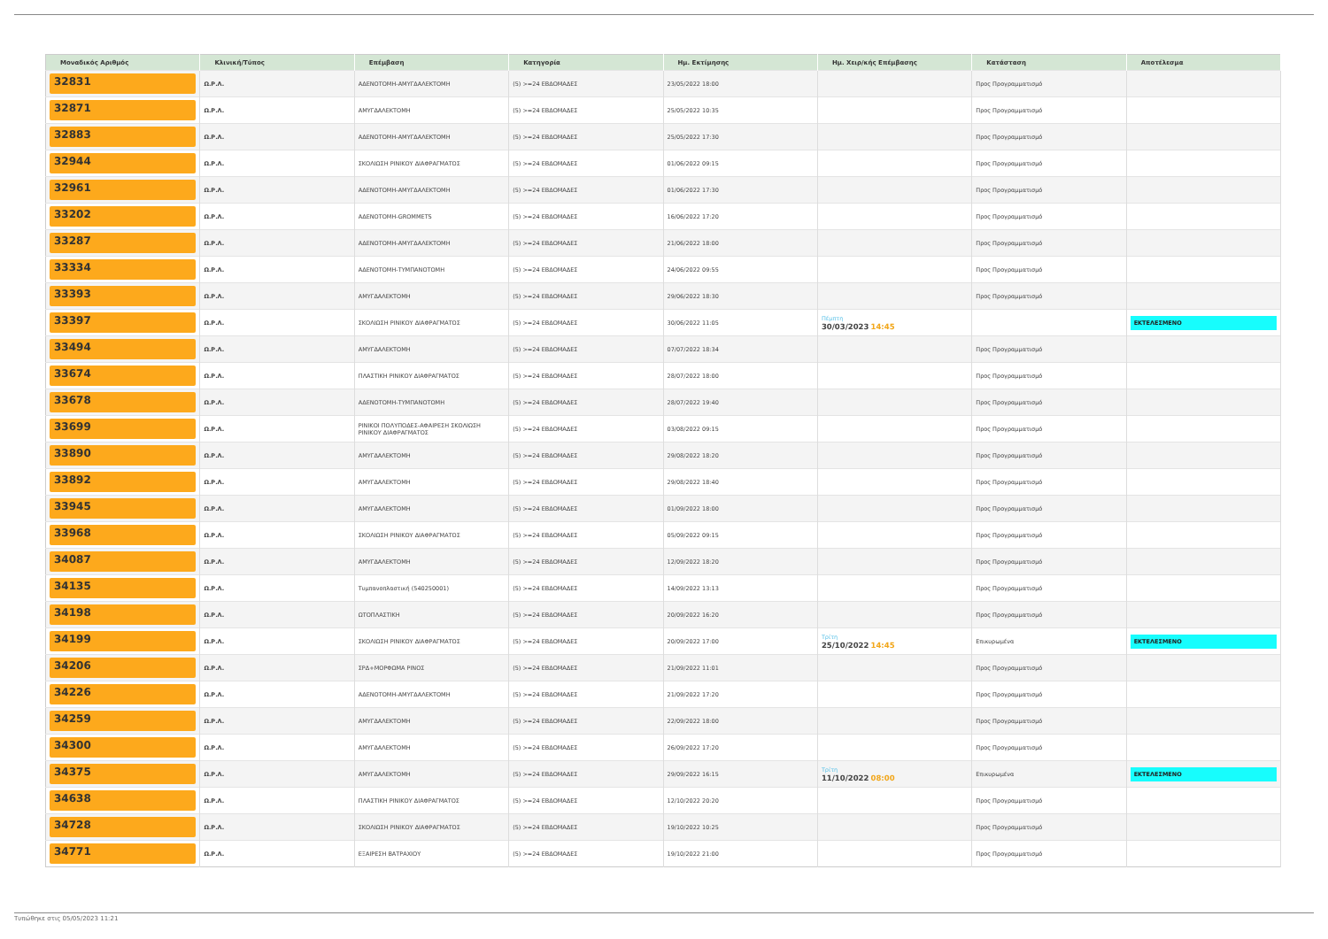| Μοναδικός Αριθμός | Κλινική/Τύπος | Επέμβαση | Κατηγορία | Ημ. Εκτίμησης | Ημ. Χειρ/κής Επέμβασης | Κατάσταση | Αποτέλεσμα |
| --- | --- | --- | --- | --- | --- | --- | --- |
| 32831 | Ω.Ρ.Λ. | ΑΔΕΝΟΤΟΜΗ-ΑΜΥΓΔΑΛΕΚΤΟΜΗ | (5) >=24 ΕΒΔΟΜΑΔΕΣ | 23/05/2022 18:00 | | Προς Προγραμματισμό | |
| 32871 | Ω.Ρ.Λ. | ΑΜΥΓΔΑΛΕΚΤΟΜΗ | (5) >=24 ΕΒΔΟΜΑΔΕΣ | 25/05/2022 10:35 | | Προς Προγραμματισμό | |
| 32883 | Ω.Ρ.Λ. | ΑΔΕΝΟΤΟΜΗ-ΑΜΥΓΔΑΛΕΚΤΟΜΗ | (5) >=24 ΕΒΔΟΜΑΔΕΣ | 25/05/2022 17:30 | | Προς Προγραμματισμό | |
| 32944 | Ω.Ρ.Λ. | ΣΚΟΛΙΩΣΗ ΡΙΝΙΚΟΥ ΔΙΑΦΡΑΓΜΑΤΟΣ | (5) >=24 ΕΒΔΟΜΑΔΕΣ | 01/06/2022 09:15 | | Προς Προγραμματισμό | |
| 32961 | Ω.Ρ.Λ. | ΑΔΕΝΟΤΟΜΗ-ΑΜΥΓΔΑΛΕΚΤΟΜΗ | (5) >=24 ΕΒΔΟΜΑΔΕΣ | 01/06/2022 17:30 | | Προς Προγραμματισμό | |
| 33202 | Ω.Ρ.Λ. | ΑΔΕΝΟΤΟΜΗ-GROMMETS | (5) >=24 ΕΒΔΟΜΑΔΕΣ | 16/06/2022 17:20 | | Προς Προγραμματισμό | |
| 33287 | Ω.Ρ.Λ. | ΑΔΕΝΟΤΟΜΗ-ΑΜΥΓΔΑΛΕΚΤΟΜΗ | (5) >=24 ΕΒΔΟΜΑΔΕΣ | 21/06/2022 18:00 | | Προς Προγραμματισμό | |
| 33334 | Ω.Ρ.Λ. | ΑΔΕΝΟΤΟΜΗ-ΤΥΜΠΑΝΟΤΟΜΗ | (5) >=24 ΕΒΔΟΜΑΔΕΣ | 24/06/2022 09:55 | | Προς Προγραμματισμό | |
| 33393 | Ω.Ρ.Λ. | ΑΜΥΓΔΑΛΕΚΤΟΜΗ | (5) >=24 ΕΒΔΟΜΑΔΕΣ | 29/06/2022 18:30 | | Προς Προγραμματισμό | |
| 33397 | Ω.Ρ.Λ. | ΣΚΟΛΙΩΣΗ ΡΙΝΙΚΟΥ ΔΙΑΦΡΑΓΜΑΤΟΣ | (5) >=24 ΕΒΔΟΜΑΔΕΣ | 30/06/2022 11:05 | Πέμπτη 30/03/2023 14:45 | | ΕΚΤΕΛΕΣΜΕΝΟ |
| 33494 | Ω.Ρ.Λ. | ΑΜΥΓΔΑΛΕΚΤΟΜΗ | (5) >=24 ΕΒΔΟΜΑΔΕΣ | 07/07/2022 18:34 | | Προς Προγραμματισμό | |
| 33674 | Ω.Ρ.Λ. | ΠΛΑΣΤΙΚΗ ΡΙΝΙΚΟΥ ΔΙΑΦΡΑΓΜΑΤΟΣ | (5) >=24 ΕΒΔΟΜΑΔΕΣ | 28/07/2022 18:00 | | Προς Προγραμματισμό | |
| 33678 | Ω.Ρ.Λ. | ΑΔΕΝΟΤΟΜΗ-ΤΥΜΠΑΝΟΤΟΜΗ | (5) >=24 ΕΒΔΟΜΑΔΕΣ | 28/07/2022 19:40 | | Προς Προγραμματισμό | |
| 33699 | Ω.Ρ.Λ. | ΡΙΝΙΚΟΙ ΠΟΛΥΠΟΔΕΣ-ΑΦΑΙΡΕΣΗ ΣΚΟΛΙΩΣΗ ΡΙΝΙΚΟΥ ΔΙΑΦΡΑΓΜΑΤΟΣ | (5) >=24 ΕΒΔΟΜΑΔΕΣ | 03/08/2022 09:15 | | Προς Προγραμματισμό | |
| 33890 | Ω.Ρ.Λ. | ΑΜΥΓΔΑΛΕΚΤΟΜΗ | (5) >=24 ΕΒΔΟΜΑΔΕΣ | 29/08/2022 18:20 | | Προς Προγραμματισμό | |
| 33892 | Ω.Ρ.Λ. | ΑΜΥΓΔΑΛΕΚΤΟΜΗ | (5) >=24 ΕΒΔΟΜΑΔΕΣ | 29/08/2022 18:40 | | Προς Προγραμματισμό | |
| 33945 | Ω.Ρ.Λ. | ΑΜΥΓΔΑΛΕΚΤΟΜΗ | (5) >=24 ΕΒΔΟΜΑΔΕΣ | 01/09/2022 18:00 | | Προς Προγραμματισμό | |
| 33968 | Ω.Ρ.Λ. | ΣΚΟΛΙΩΣΗ ΡΙΝΙΚΟΥ ΔΙΑΦΡΑΓΜΑΤΟΣ | (5) >=24 ΕΒΔΟΜΑΔΕΣ | 05/09/2022 09:15 | | Προς Προγραμματισμό | |
| 34087 | Ω.Ρ.Λ. | ΑΜΥΓΔΑΛΕΚΤΟΜΗ | (5) >=24 ΕΒΔΟΜΑΔΕΣ | 12/09/2022 18:20 | | Προς Προγραμματισμό | |
| 34135 | Ω.Ρ.Λ. | Τυμπανοπλαστική (540250001) | (5) >=24 ΕΒΔΟΜΑΔΕΣ | 14/09/2022 13:13 | | Προς Προγραμματισμό | |
| 34198 | Ω.Ρ.Λ. | ΩΤΟΠΛΑΣΤΙΚΗ | (5) >=24 ΕΒΔΟΜΑΔΕΣ | 20/09/2022 16:20 | | Προς Προγραμματισμό | |
| 34199 | Ω.Ρ.Λ. | ΣΚΟΛΙΩΣΗ ΡΙΝΙΚΟΥ ΔΙΑΦΡΑΓΜΑΤΟΣ | (5) >=24 ΕΒΔΟΜΑΔΕΣ | 20/09/2022 17:00 | Τρίτη 25/10/2022 14:45 | Επικυρωμένα | ΕΚΤΕΛΕΣΜΕΝΟ |
| 34206 | Ω.Ρ.Λ. | ΣΡΔ+ΜΟΡΦΩΜΑ ΡΙΝΟΣ | (5) >=24 ΕΒΔΟΜΑΔΕΣ | 21/09/2022 11:01 | | Προς Προγραμματισμό | |
| 34226 | Ω.Ρ.Λ. | ΑΔΕΝΟΤΟΜΗ-ΑΜΥΓΔΑΛΕΚΤΟΜΗ | (5) >=24 ΕΒΔΟΜΑΔΕΣ | 21/09/2022 17:20 | | Προς Προγραμματισμό | |
| 34259 | Ω.Ρ.Λ. | ΑΜΥΓΔΑΛΕΚΤΟΜΗ | (5) >=24 ΕΒΔΟΜΑΔΕΣ | 22/09/2022 18:00 | | Προς Προγραμματισμό | |
| 34300 | Ω.Ρ.Λ. | ΑΜΥΓΔΑΛΕΚΤΟΜΗ | (5) >=24 ΕΒΔΟΜΑΔΕΣ | 26/09/2022 17:20 | | Προς Προγραμματισμό | |
| 34375 | Ω.Ρ.Λ. | ΑΜΥΓΔΑΛΕΚΤΟΜΗ | (5) >=24 ΕΒΔΟΜΑΔΕΣ | 29/09/2022 16:15 | Τρίτη 11/10/2022 08:00 | Επικυρωμένα | ΕΚΤΕΛΕΣΜΕΝΟ |
| 34638 | Ω.Ρ.Λ. | ΠΛΑΣΤΙΚΗ ΡΙΝΙΚΟΥ ΔΙΑΦΡΑΓΜΑΤΟΣ | (5) >=24 ΕΒΔΟΜΑΔΕΣ | 12/10/2022 20:20 | | Προς Προγραμματισμό | |
| 34728 | Ω.Ρ.Λ. | ΣΚΟΛΙΩΣΗ ΡΙΝΙΚΟΥ ΔΙΑΦΡΑΓΜΑΤΟΣ | (5) >=24 ΕΒΔΟΜΑΔΕΣ | 19/10/2022 10:25 | | Προς Προγραμματισμό | |
| 34771 | Ω.Ρ.Λ. | ΕΞΑΙΡΕΣΗ ΒΑΤΡΑΧΙΟΥ | (5) >=24 ΕΒΔΟΜΑΔΕΣ | 19/10/2022 21:00 | | Προς Προγραμματισμό | |
Τυπώθηκε στις 05/05/2023 11:21